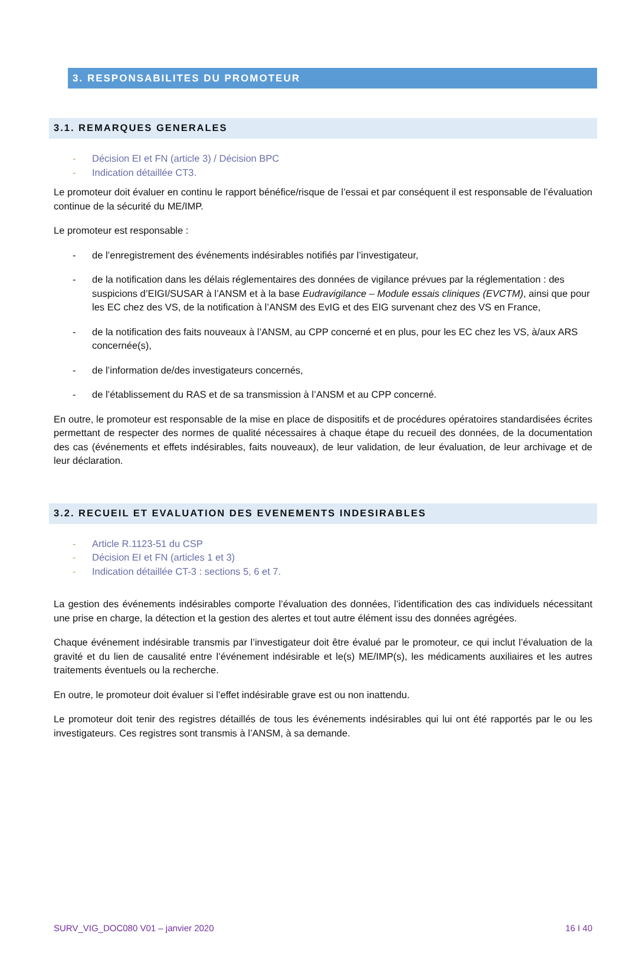3. RESPONSABILITES DU PROMOTEUR
3.1. REMARQUES GENERALES
- Décision EI et FN (article 3) / Décision BPC
- Indication détaillée CT3.
Le promoteur doit évaluer en continu le rapport bénéfice/risque de l’essai et par conséquent il est responsable de l’évaluation continue de la sécurité du ME/IMP.
Le promoteur est responsable :
- de l’enregistrement des événements indésirables notifiés par l’investigateur,
- de la notification dans les délais réglementaires des données de vigilance prévues par la réglementation : des suspicions d’EIGI/SUSAR à l’ANSM et à la base Eudravigilance – Module essais cliniques (EVCTM), ainsi que pour les EC chez des VS, de la notification à l’ANSM des EvIG et des EIG survenant chez des VS en France,
- de la notification des faits nouveaux à l’ANSM, au CPP concerné et en plus, pour les EC chez les VS, à/aux ARS concernée(s),
- de l’information de/des investigateurs concernés,
- de l’établissement du RAS et de sa transmission à l’ANSM et au CPP concerné.
En outre, le promoteur est responsable de la mise en place de dispositifs et de procédures opératoires standardisées écrites permettant de respecter des normes de qualité nécessaires à chaque étape du recueil des données, de la documentation des cas (événements et effets indésirables, faits nouveaux), de leur validation, de leur évaluation, de leur archivage et de leur déclaration.
3.2. RECUEIL ET EVALUATION DES EVENEMENTS INDESIRABLES
- Article R.1123-51 du CSP
- Décision EI et FN (articles 1 et 3)
- Indication détaillée CT-3 : sections 5, 6 et 7.
La gestion des événements indésirables comporte l’évaluation des données, l’identification des cas individuels nécessitant une prise en charge, la détection et la gestion des alertes et tout autre élément issu des données agrégées.
Chaque événement indésirable transmis par l’investigateur doit être évalué par le promoteur, ce qui inclut l’évaluation de la gravité et du lien de causalité entre l’événement indésirable et le(s) ME/IMP(s), les médicaments auxiliaires et les autres traitements éventuels ou la recherche.
En outre, le promoteur doit évaluer si l’effet indésirable grave est ou non inattendu.
Le promoteur doit tenir des registres détaillés de tous les événements indésirables qui lui ont été rapportés par le ou les investigateurs. Ces registres sont transmis à l’ANSM, à sa demande.
SURV_VIG_DOC080 V01 – janvier 2020 16 I 40